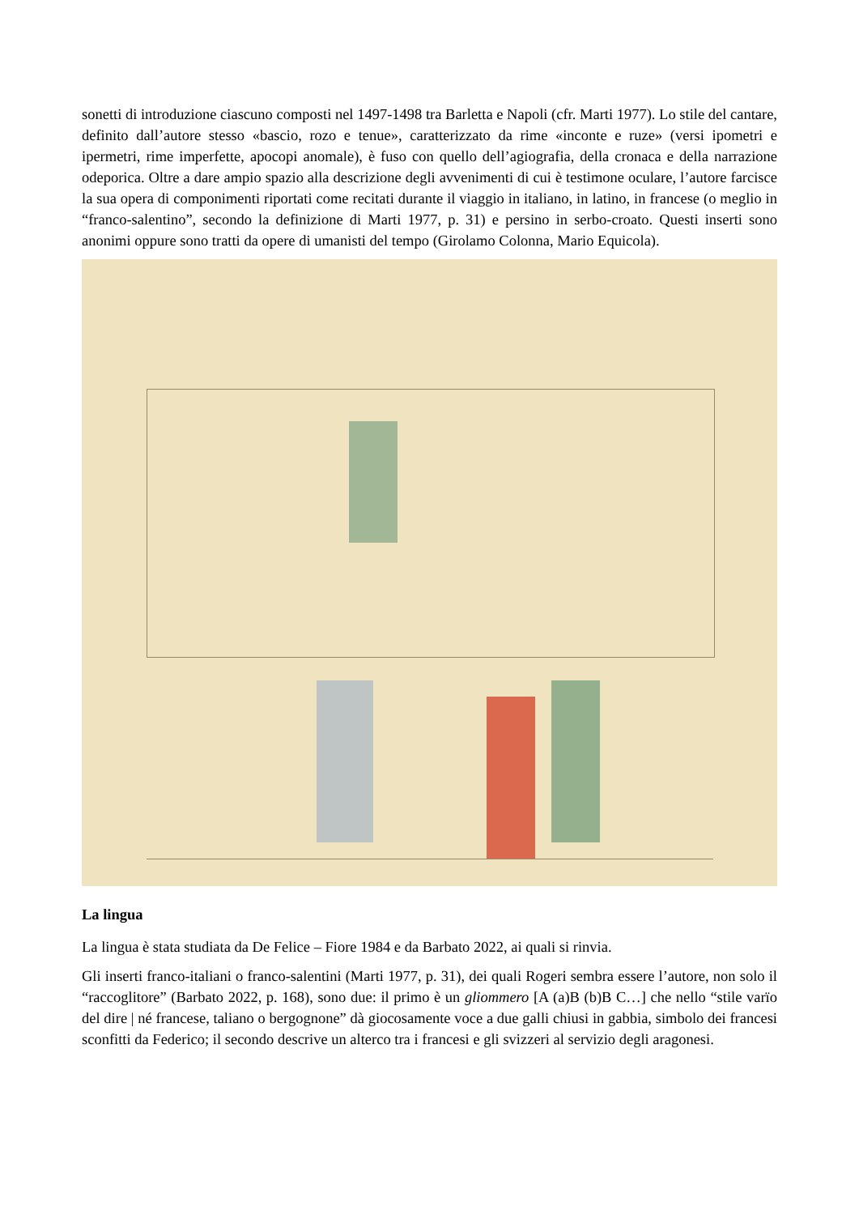sonetti di introduzione ciascuno composti nel 1497-1498 tra Barletta e Napoli (cfr. Marti 1977). Lo stile del cantare, definito dall’autore stesso «bascio, rozo e tenue», caratterizzato da rime «inconte e ruze» (versi ipometri e ipermetri, rime imperfette, apocopi anomale), è fuso con quello dell’agiografia, della cronaca e della narrazione odeporica. Oltre a dare ampio spazio alla descrizione degli avvenimenti di cui è testimone oculare, l’autore farcisce la sua opera di componimenti riportati come recitati durante il viaggio in italiano, in latino, in francese (o meglio in “franco-salentino”, secondo la definizione di Marti 1977, p. 31) e persino in serbo-croato. Questi inserti sono anonimi oppure sono tratti da opere di umanisti del tempo (Girolamo Colonna, Mario Equicola).
La lingua
La lingua è stata studiata da De Felice – Fiore 1984 e da Barbato 2022, ai quali si rinvia.
Gli inserti franco-italiani o franco-salentini (Marti 1977, p. 31), dei quali Rogeri sembra essere l’autore, non solo il “raccoglitore” (Barbato 2022, p. 168), sono due: il primo è un gliommero [A (a)B (b)B C…] che nello “stile varïo del dire | né francese, taliano o bergognone” dà giocosamente voce a due galli chiusi in gabbia, simbolo dei francesi sconfitti da Federico; il secondo descrive un alterco tra i francesi e gli svizzeri al servizio degli aragonesi.